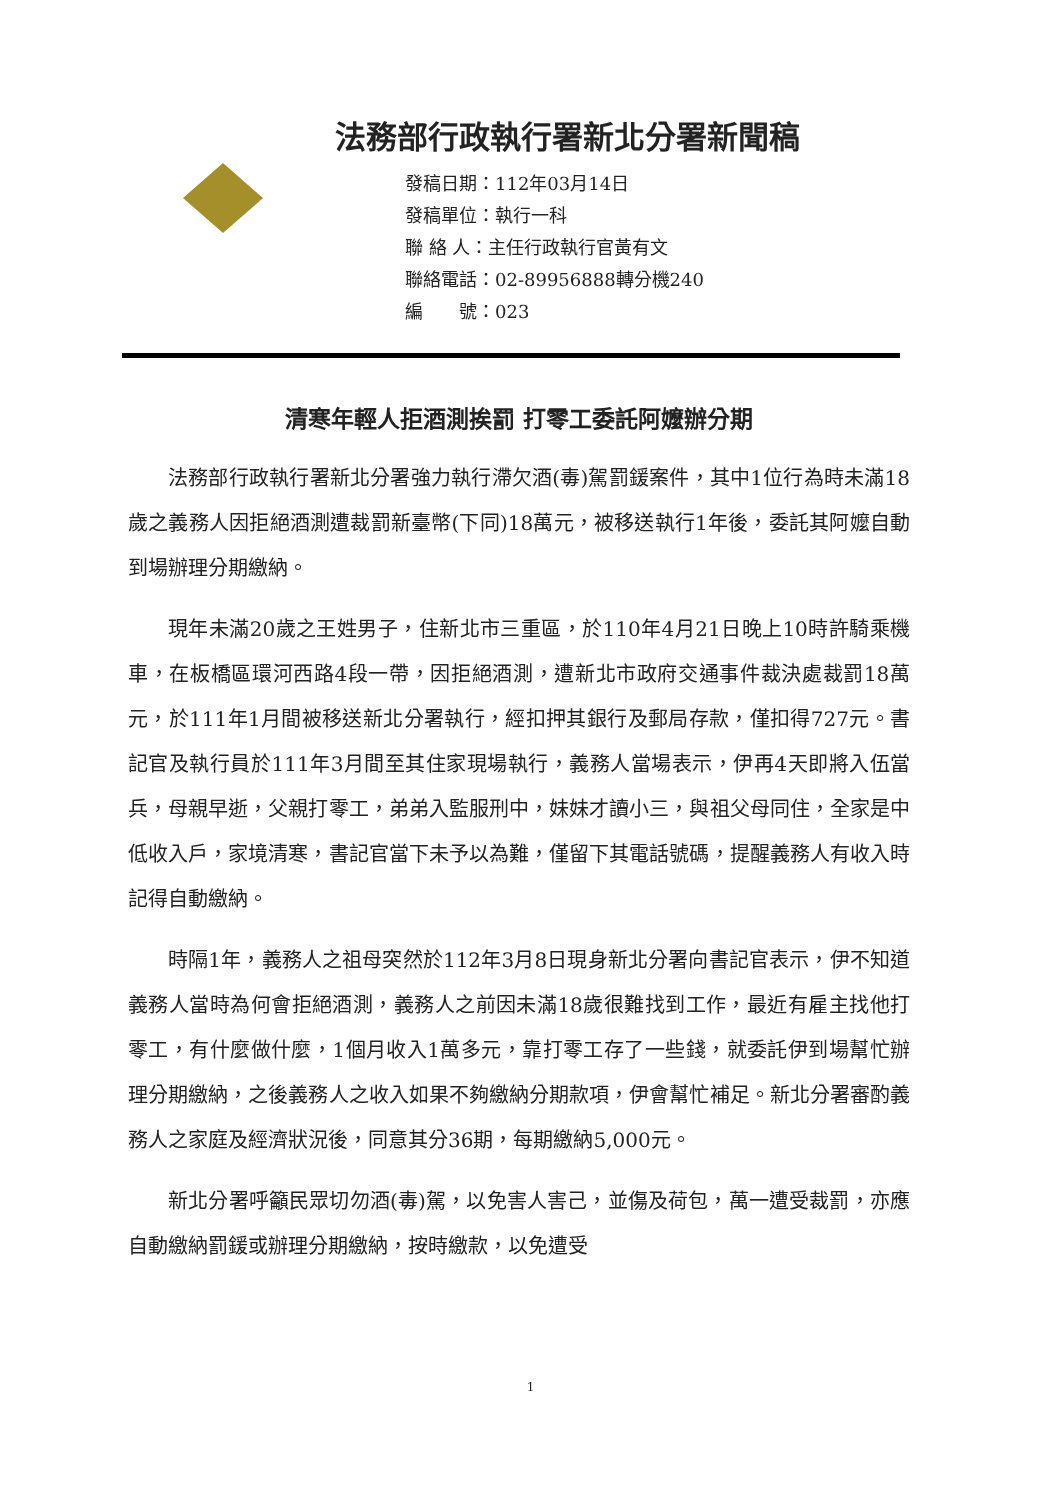法務部行政執行署新北分署新聞稿
發稿日期：112年03月14日
發稿單位：執行一科
聯 絡 人：主任行政執行官黃有文
聯絡電話：02-89956888轉分機240
編　　號：023
清寒年輕人拒酒測挨罰 打零工委託阿嬤辦分期
法務部行政執行署新北分署強力執行滯欠酒(毒)駕罰鍰案件，其中1位行為時未滿18歲之義務人因拒絕酒測遭裁罰新臺幣(下同)18萬元，被移送執行1年後，委託其阿嬤自動到場辦理分期繳納。
現年未滿20歲之王姓男子，住新北市三重區，於110年4月21日晚上10時許騎乘機車，在板橋區環河西路4段一帶，因拒絕酒測，遭新北市政府交通事件裁決處裁罰18萬元，於111年1月間被移送新北分署執行，經扣押其銀行及郵局存款，僅扣得727元。書記官及執行員於111年3月間至其住家現場執行，義務人當場表示，伊再4天即將入伍當兵，母親早逝，父親打零工，弟弟入監服刑中，妹妹才讀小三，與祖父母同住，全家是中低收入戶，家境清寒，書記官當下未予以為難，僅留下其電話號碼，提醒義務人有收入時記得自動繳納。
時隔1年，義務人之祖母突然於112年3月8日現身新北分署向書記官表示，伊不知道義務人當時為何會拒絕酒測，義務人之前因未滿18歲很難找到工作，最近有雇主找他打零工，有什麼做什麼，1個月收入1萬多元，靠打零工存了一些錢，就委託伊到場幫忙辦理分期繳納，之後義務人之收入如果不夠繳納分期款項，伊會幫忙補足。新北分署審酌義務人之家庭及經濟狀況後，同意其分36期，每期繳納5,000元。
新北分署呼籲民眾切勿酒(毒)駕，以免害人害己，並傷及荷包，萬一遭受裁罰，亦應自動繳納罰鍰或辦理分期繳納，按時繳款，以免遭受
1